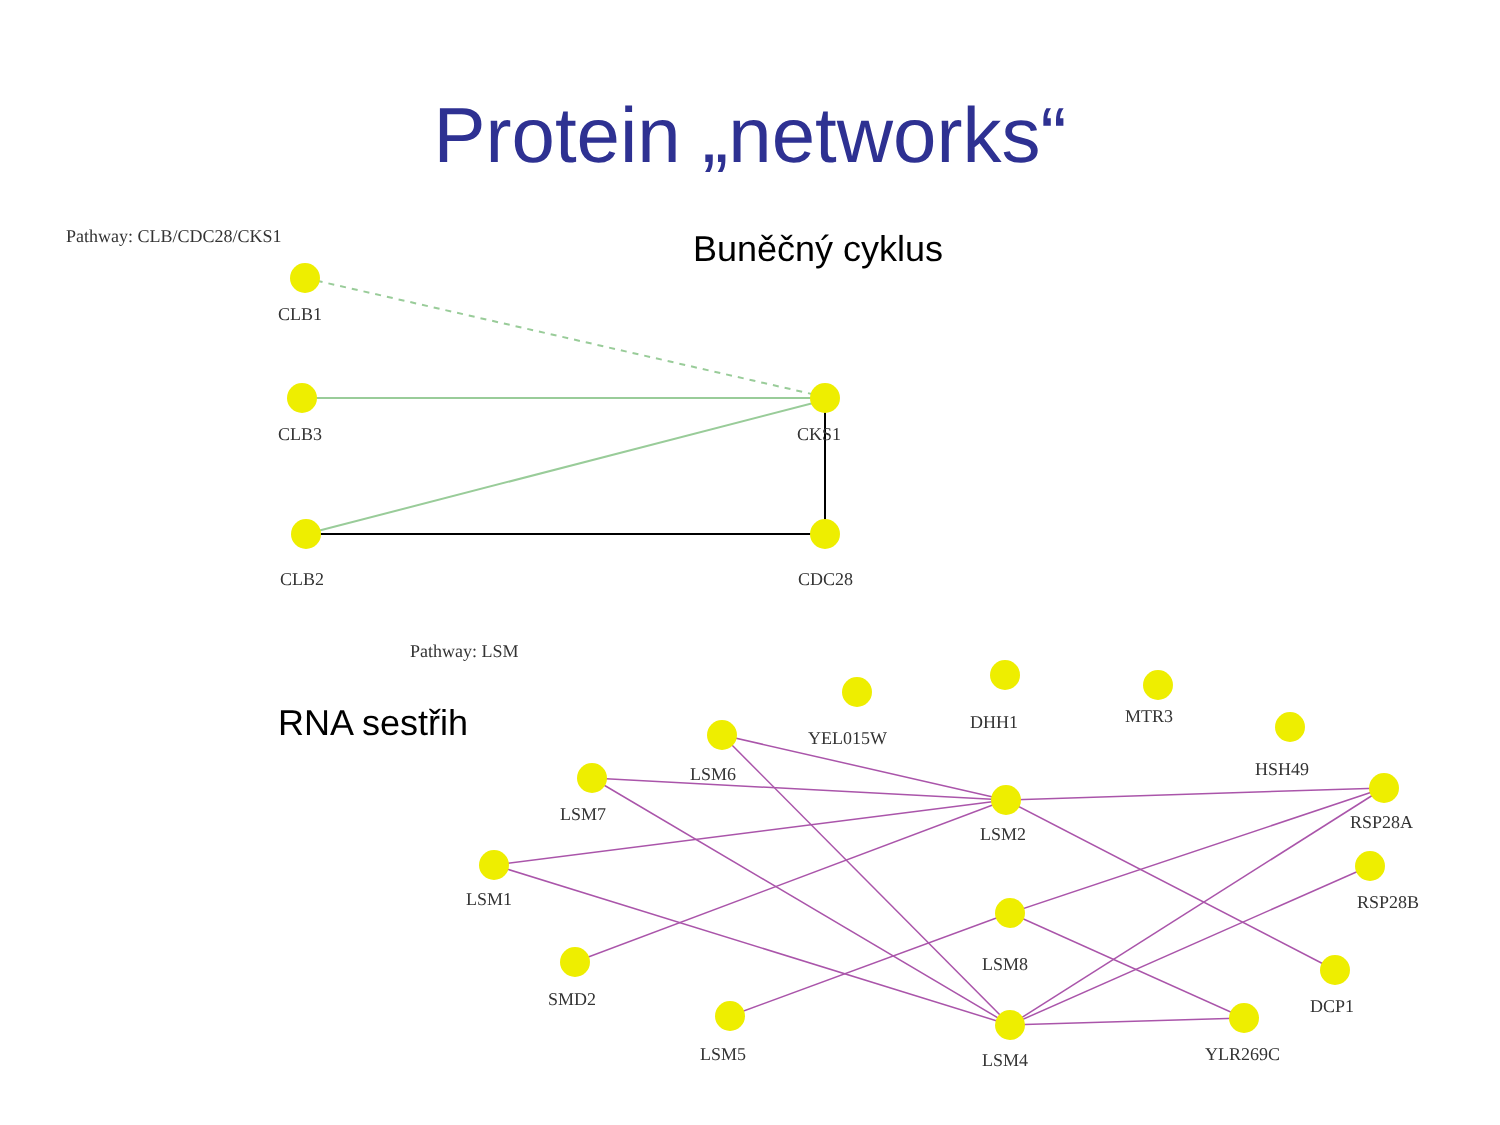Protein „networks“
Buněčný cyklus
RNA sestřih
Pathway: CLB/CDC28/CKS1
CLB1
CLB3
CLB2
CKS1
CDC28
Pathway: LSM
YEL015W
DHH1
MTR3
HSH49
LSM6
LSM7
RSP28A
LSM2
LSM1
RSP28B
LSM8
SMD2
DCP1
LSM5
LSM4
YLR269C